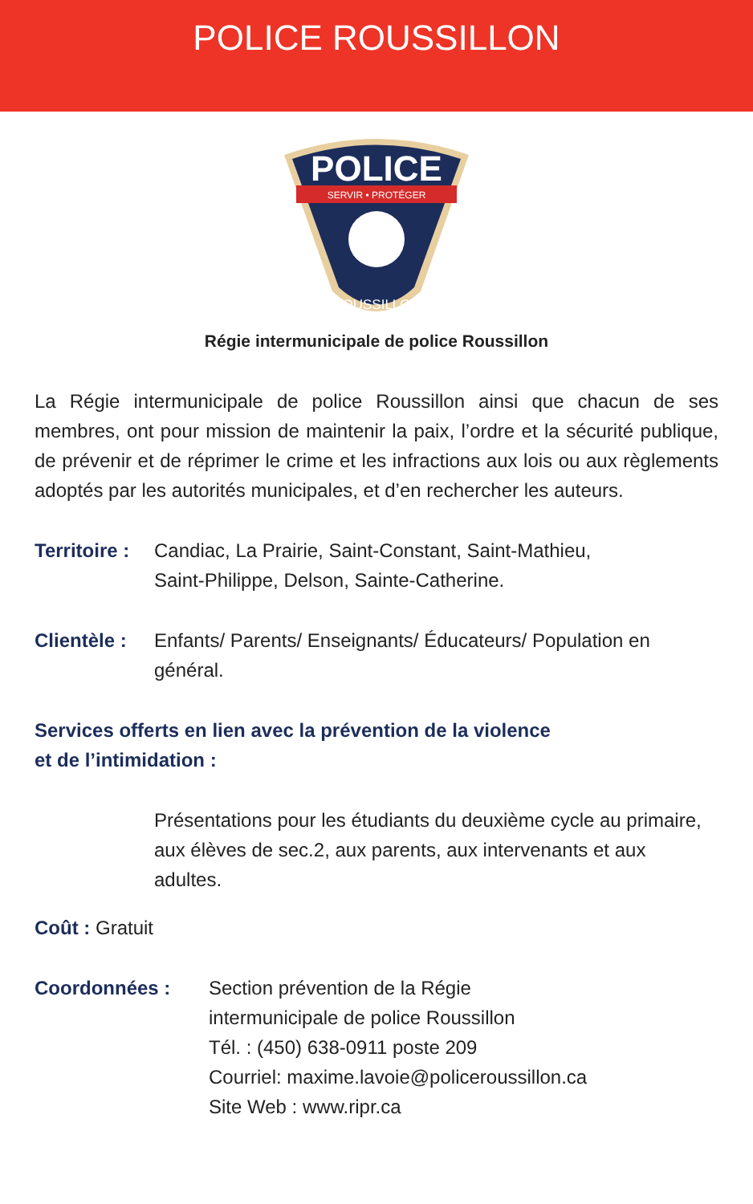POLICE ROUSSILLON
POLICE
SERVIR • PROTÉGER
ROUSSILLON
Régie intermunicipale de police Roussillon
La Régie intermunicipale de police Roussillon ainsi que chacun de ses membres, ont pour mission de maintenir la paix, l’ordre et la sécurité publique, de prévenir et de réprimer le crime et les infractions aux lois ou aux règlements adoptés par les autorités municipales, et d’en rechercher les auteurs.
Territoire :
Candiac, La Prairie, Saint-Constant, Saint-Mathieu,
Saint-Philippe, Delson, Sainte-Catherine.
Clientèle :
Enfants/ Parents/ Enseignants/ Éducateurs/ Population en général.
Services offerts en lien avec la prévention de la violence
et de l’intimidation :
Présentations pour les étudiants du deuxième cycle au primaire, aux élèves de sec.2, aux parents, aux intervenants et aux adultes.
Coût : Gratuit
Coordonnées : Section prévention de la Régie
intermunicipale de police Roussillon
Tél. : (450) 638-0911 poste 209
Courriel: maxime.lavoie@policeroussillon.ca
Site Web : www.ripr.ca